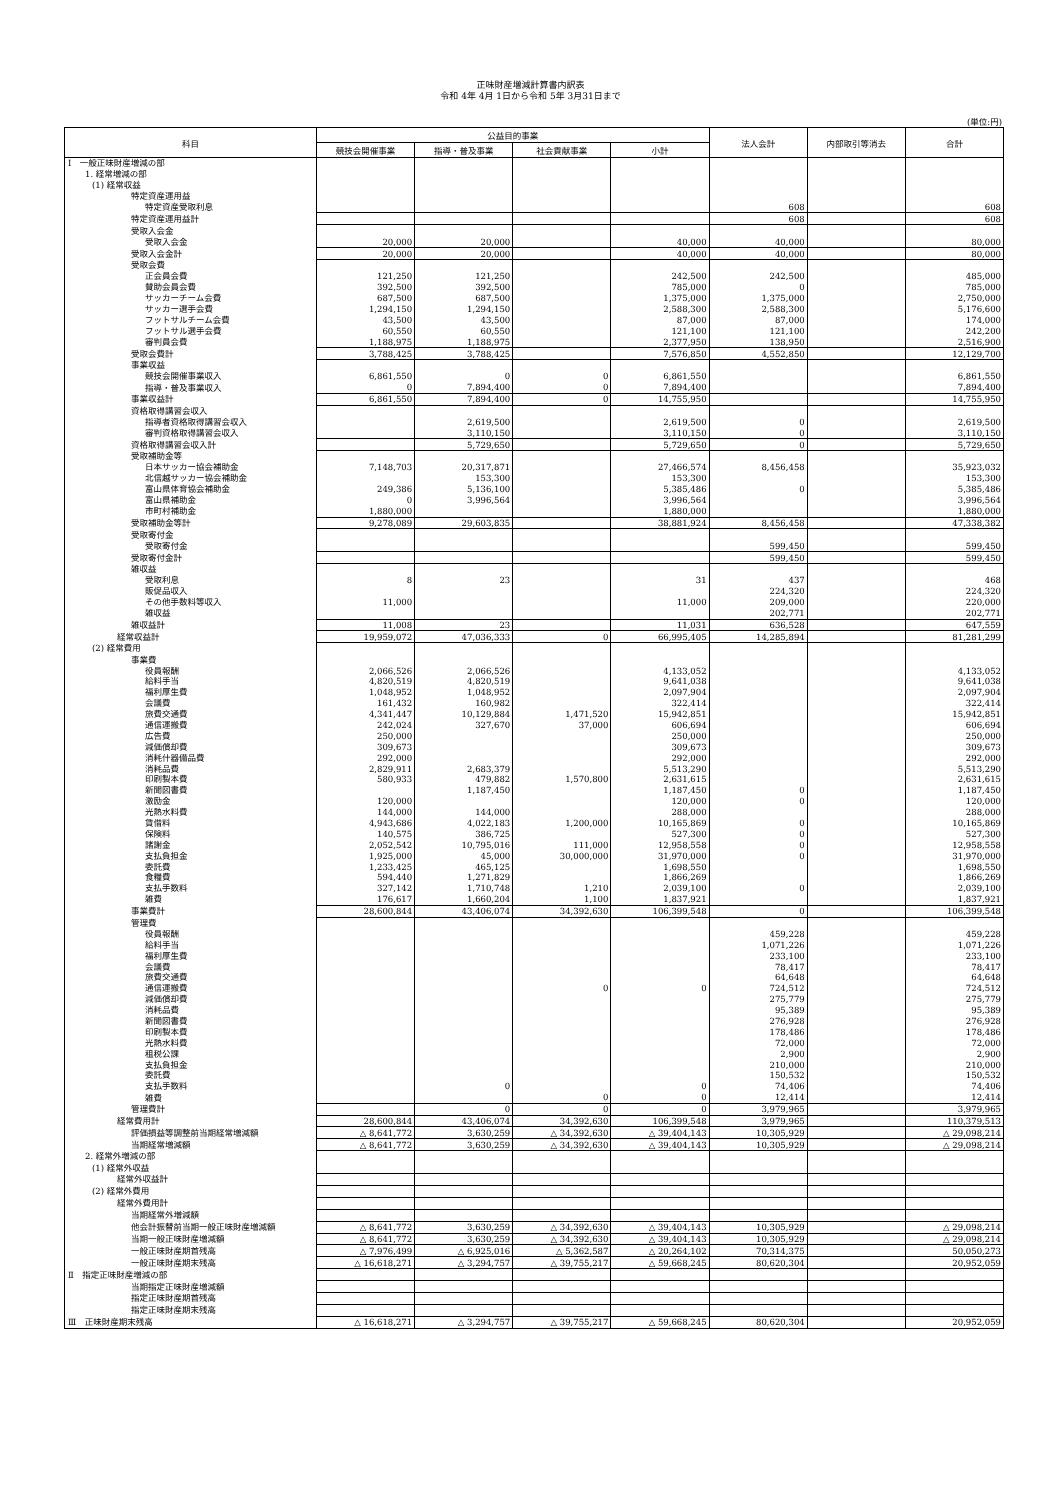正味財産増減計算書内訳表
令和 4年 4月 1日から令和 5年 3月31日まで
(単位:円)
| 科目 | 公益目的事業 | | | | 法人会計 | 内部取引等消去 | 合計 |
| --- | --- | --- | --- | --- | --- | --- | --- |
| | 競技会開催事業 | 指導・普及事業 | 社会貢献事業 | 小計 | | | |
| Ⅰ 一般正味財産増減の部 | | | | | | | |
| 1. 経常増減の部 | | | | | | | |
| (1) 経常収益 | | | | | | | |
| 特定資産運用益 | | | | | | | |
| 特定資産受取利息 | | | | | 608 | | 608 |
| 特定資産運用益計 | | | | | 608 | | 608 |
| 受取入会金 | | | | | | | |
| 受取入会金 | 20,000 | 20,000 | | 40,000 | 40,000 | | 80,000 |
| 受取入会金計 | 20,000 | 20,000 | | 40,000 | 40,000 | | 80,000 |
| 受取会費 | | | | | | | |
| 正会員会費 | 121,250 | 121,250 | | 242,500 | 242,500 | | 485,000 |
| 賛助会員会費 | 392,500 | 392,500 | | 785,000 | 0 | | 785,000 |
| サッカーチーム会費 | 687,500 | 687,500 | | 1,375,000 | 1,375,000 | | 2,750,000 |
| サッカー選手会費 | 1,294,150 | 1,294,150 | | 2,588,300 | 2,588,300 | | 5,176,600 |
| フットサルチーム会費 | 43,500 | 43,500 | | 87,000 | 87,000 | | 174,000 |
| フットサル選手会費 | 60,550 | 60,550 | | 121,100 | 121,100 | | 242,200 |
| 審判員会費 | 1,188,975 | 1,188,975 | | 2,377,950 | 138,950 | | 2,516,900 |
| 受取会費計 | 3,788,425 | 3,788,425 | | 7,576,850 | 4,552,850 | | 12,129,700 |
| 事業収益 | | | | | | | |
| 競技会開催事業収入 | 6,861,550 | 0 | 0 | 6,861,550 | | | 6,861,550 |
| 指導・普及事業収入 | 0 | 7,894,400 | 0 | 7,894,400 | | | 7,894,400 |
| 事業収益計 | 6,861,550 | 7,894,400 | 0 | 14,755,950 | | | 14,755,950 |
| 資格取得講習会収入 | | | | | | | |
| 指導者資格取得講習会収入 | | 2,619,500 | | 2,619,500 | 0 | | 2,619,500 |
| 審判資格取得講習会収入 | | 3,110,150 | | 3,110,150 | 0 | | 3,110,150 |
| 資格取得講習会収入計 | | 5,729,650 | | 5,729,650 | 0 | | 5,729,650 |
| 受取補助金等 | | | | | | | |
| 日本サッカー協会補助金 | 7,148,703 | 20,317,871 | | 27,466,574 | 8,456,458 | | 35,923,032 |
| 北信越サッカー協会補助金 | | 153,300 | | 153,300 | | | 153,300 |
| 富山県体育協会補助金 | 249,386 | 5,136,100 | | 5,385,486 | 0 | | 5,385,486 |
| 富山県補助金 | 0 | 3,996,564 | | 3,996,564 | | | 3,996,564 |
| 市町村補助金 | 1,880,000 | | | 1,880,000 | | | 1,880,000 |
| 受取補助金等計 | 9,278,089 | 29,603,835 | | 38,881,924 | 8,456,458 | | 47,338,382 |
| 受取寄付金 | | | | | | | |
| 受取寄付金 | | | | | 599,450 | | 599,450 |
| 受取寄付金計 | | | | | 599,450 | | 599,450 |
| 雑収益 | | | | | | | |
| 受取利息 | 8 | 23 | | 31 | 437 | | 468 |
| 販促品収入 | | | | | 224,320 | | 224,320 |
| その他手数料等収入 | 11,000 | | | 11,000 | 209,000 | | 220,000 |
| 雑収益 | | | | | 202,771 | | 202,771 |
| 雑収益計 | 11,008 | 23 | | 11,031 | 636,528 | | 647,559 |
| 経常収益計 | 19,959,072 | 47,036,333 | 0 | 66,995,405 | 14,285,894 | | 81,281,299 |
| (2) 経常費用 | | | | | | | |
| 事業費 | | | | | | | |
| 役員報酬 | 2,066,526 | 2,066,526 | | 4,133,052 | | | 4,133,052 |
| 給料手当 | 4,820,519 | 4,820,519 | | 9,641,038 | | | 9,641,038 |
| 福利厚生費 | 1,048,952 | 1,048,952 | | 2,097,904 | | | 2,097,904 |
| 会議費 | 161,432 | 160,982 | | 322,414 | | | 322,414 |
| 旅費交通費 | 4,341,447 | 10,129,884 | 1,471,520 | 15,942,851 | | | 15,942,851 |
| 通信運搬費 | 242,024 | 327,670 | 37,000 | 606,694 | | | 606,694 |
| 広告費 | 250,000 | | | 250,000 | | | 250,000 |
| 減価償却費 | 309,673 | | | 309,673 | | | 309,673 |
| 消耗什器備品費 | 292,000 | | | 292,000 | | | 292,000 |
| 消耗品費 | 2,829,911 | 2,683,379 | | 5,513,290 | | | 5,513,290 |
| 印刷製本費 | 580,933 | 479,882 | 1,570,800 | 2,631,615 | | | 2,631,615 |
| 新聞図書費 | | 1,187,450 | | 1,187,450 | 0 | | 1,187,450 |
| 激励金 | 120,000 | | | 120,000 | 0 | | 120,000 |
| 光熱水料費 | 144,000 | 144,000 | | 288,000 | | | 288,000 |
| 賃借料 | 4,943,686 | 4,022,183 | 1,200,000 | 10,165,869 | 0 | | 10,165,869 |
| 保険料 | 140,575 | 386,725 | | 527,300 | 0 | | 527,300 |
| 諸謝金 | 2,052,542 | 10,795,016 | 111,000 | 12,958,558 | 0 | | 12,958,558 |
| 支払負担金 | 1,925,000 | 45,000 | 30,000,000 | 31,970,000 | 0 | | 31,970,000 |
| 委託費 | 1,233,425 | 465,125 | | 1,698,550 | | | 1,698,550 |
| 食糧費 | 594,440 | 1,271,829 | | 1,866,269 | | | 1,866,269 |
| 支払手数料 | 327,142 | 1,710,748 | 1,210 | 2,039,100 | 0 | | 2,039,100 |
| 雑費 | 176,617 | 1,660,204 | 1,100 | 1,837,921 | | | 1,837,921 |
| 事業費計 | 28,600,844 | 43,406,074 | 34,392,630 | 106,399,548 | 0 | | 106,399,548 |
| 管理費 | | | | | | | |
| 役員報酬 | | | | | 459,228 | | 459,228 |
| 給料手当 | | | | | 1,071,226 | | 1,071,226 |
| 福利厚生費 | | | | | 233,100 | | 233,100 |
| 会議費 | | | | | 78,417 | | 78,417 |
| 旅費交通費 | | | | | 64,648 | | 64,648 |
| 通信運搬費 | | | 0 | 0 | 724,512 | | 724,512 |
| 減価償却費 | | | | | 275,779 | | 275,779 |
| 消耗品費 | | | | | 95,389 | | 95,389 |
| 新聞図書費 | | | | | 276,928 | | 276,928 |
| 印刷製本費 | | | | | 178,486 | | 178,486 |
| 光熱水料費 | | | | | 72,000 | | 72,000 |
| 租税公課 | | | | | 2,900 | | 2,900 |
| 支払負担金 | | | | | 210,000 | | 210,000 |
| 委託費 | | | | | 150,532 | | 150,532 |
| 支払手数料 | | 0 | | 0 | 74,406 | | 74,406 |
| 雑費 | | | 0 | 0 | 12,414 | | 12,414 |
| 管理費計 | | 0 | 0 | 0 | 3,979,965 | | 3,979,965 |
| 経常費用計 | 28,600,844 | 43,406,074 | 34,392,630 | 106,399,548 | 3,979,965 | | 110,379,513 |
| 評価損益等調整前当期経常増減額 | △ 8,641,772 | 3,630,259 | △ 34,392,630 | △ 39,404,143 | 10,305,929 | | △ 29,098,214 |
| 当期経常増減額 | △ 8,641,772 | 3,630,259 | △ 34,392,630 | △ 39,404,143 | 10,305,929 | | △ 29,098,214 |
| 2. 経常外増減の部 | | | | | | | |
| (1) 経常外収益 | | | | | | | |
| 経常外収益計 | | | | | | | |
| (2) 経常外費用 | | | | | | | |
| 経常外費用計 | | | | | | | |
| 当期経常外増減額 | | | | | | | |
| 他会計振替前当期一般正味財産増減額 | △ 8,641,772 | 3,630,259 | △ 34,392,630 | △ 39,404,143 | 10,305,929 | | △ 29,098,214 |
| 当期一般正味財産増減額 | △ 8,641,772 | 3,630,259 | △ 34,392,630 | △ 39,404,143 | 10,305,929 | | △ 29,098,214 |
| 一般正味財産期首残高 | △ 7,976,499 | △ 6,925,016 | △ 5,362,587 | △ 20,264,102 | 70,314,375 | | 50,050,273 |
| 一般正味財産期末残高 | △ 16,618,271 | △ 3,294,757 | △ 39,755,217 | △ 59,668,245 | 80,620,304 | | 20,952,059 |
| Ⅱ 指定正味財産増減の部 | | | | | | | |
| 当期指定正味財産増減額 | | | | | | | |
| 指定正味財産期首残高 | | | | | | | |
| 指定正味財産期末残高 | | | | | | | |
| Ⅲ 正味財産期末残高 | △ 16,618,271 | △ 3,294,757 | △ 39,755,217 | △ 59,668,245 | 80,620,304 | | 20,952,059 |